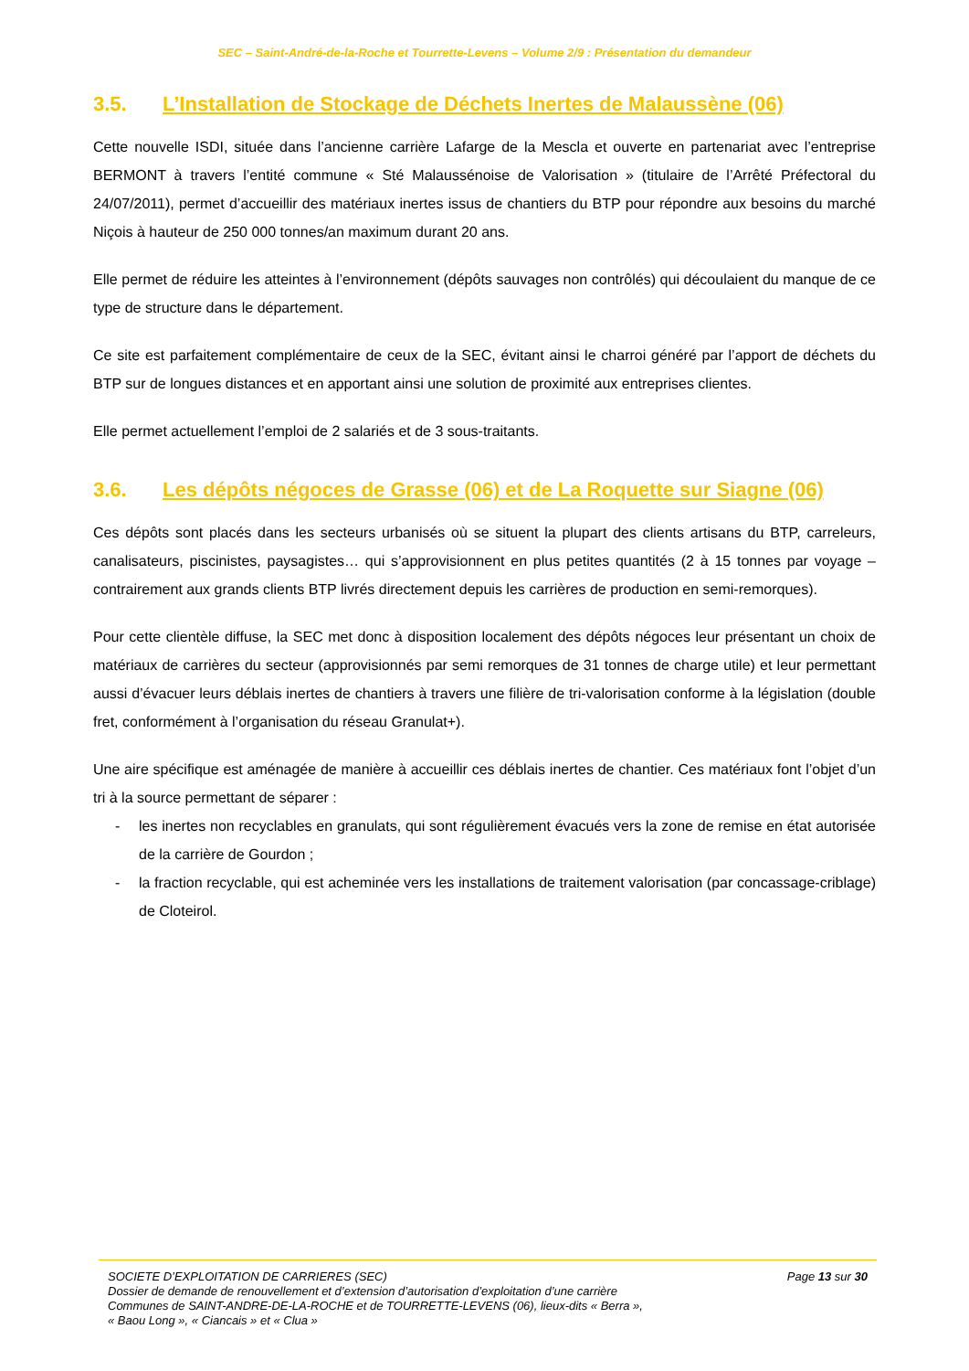SEC – Saint-André-de-la-Roche et Tourrette-Levens – Volume 2/9 : Présentation du demandeur
3.5. L’Installation de Stockage de Déchets Inertes de Malaussène (06)
Cette nouvelle ISDI, située dans l’ancienne carrière Lafarge de la Mescla et ouverte en partenariat avec l’entreprise BERMONT à travers l’entité commune « Sté Malaussénoise de Valorisation » (titulaire de l’Arrêté Préfectoral du 24/07/2011), permet d’accueillir des matériaux inertes issus de chantiers du BTP pour répondre aux besoins du marché Niçois à hauteur de 250 000 tonnes/an maximum durant 20 ans.
Elle permet de réduire les atteintes à l’environnement (dépôts sauvages non contrôlés) qui découlaient du manque de ce type de structure dans le département.
Ce site est parfaitement complémentaire de ceux de la SEC, évitant ainsi le charroi généré par l’apport de déchets du BTP sur de longues distances et en apportant ainsi une solution de proximité aux entreprises clientes.
Elle permet actuellement l’emploi de 2 salariés et de 3 sous-traitants.
3.6. Les dépôts négoces de Grasse (06) et de La Roquette sur Siagne (06)
Ces dépôts sont placés dans les secteurs urbanisés où se situent la plupart des clients artisans du BTP, carreleurs, canalisateurs, piscinistes, paysagistes… qui s’approvisionnent en plus petites quantités (2 à 15 tonnes par voyage – contrairement aux grands clients BTP livrés directement depuis les carrières de production en semi-remorques).
Pour cette clientèle diffuse, la SEC met donc à disposition localement des dépôts négoces leur présentant un choix de matériaux de carrières du secteur (approvisionnés par semi remorques de 31 tonnes de charge utile) et leur permettant aussi d’évacuer leurs déblais inertes de chantiers à travers une filière de tri-valorisation conforme à la législation (double fret, conformément à l’organisation du réseau Granulat+).
Une aire spécifique est aménagée de manière à accueillir ces déblais inertes de chantier. Ces matériaux font l’objet d’un tri à la source permettant de séparer :
- les inertes non recyclables en granulats, qui sont régulièrement évacués vers la zone de remise en état autorisée de la carrière de Gourdon ;
- la fraction recyclable, qui est acheminée vers les installations de traitement valorisation (par concassage-criblage) de Cloteirol.
SOCIETE D’EXPLOITATION DE CARRIERES (SEC) Page 13 sur 30
Dossier de demande de renouvellement et d’extension d’autorisation d’exploitation d’une carrière
Communes de SAINT-ANDRE-DE-LA-ROCHE et de TOURRETTE-LEVENS (06), lieux-dits « Berra »,
« Baou Long », « Ciancais » et « Clua »